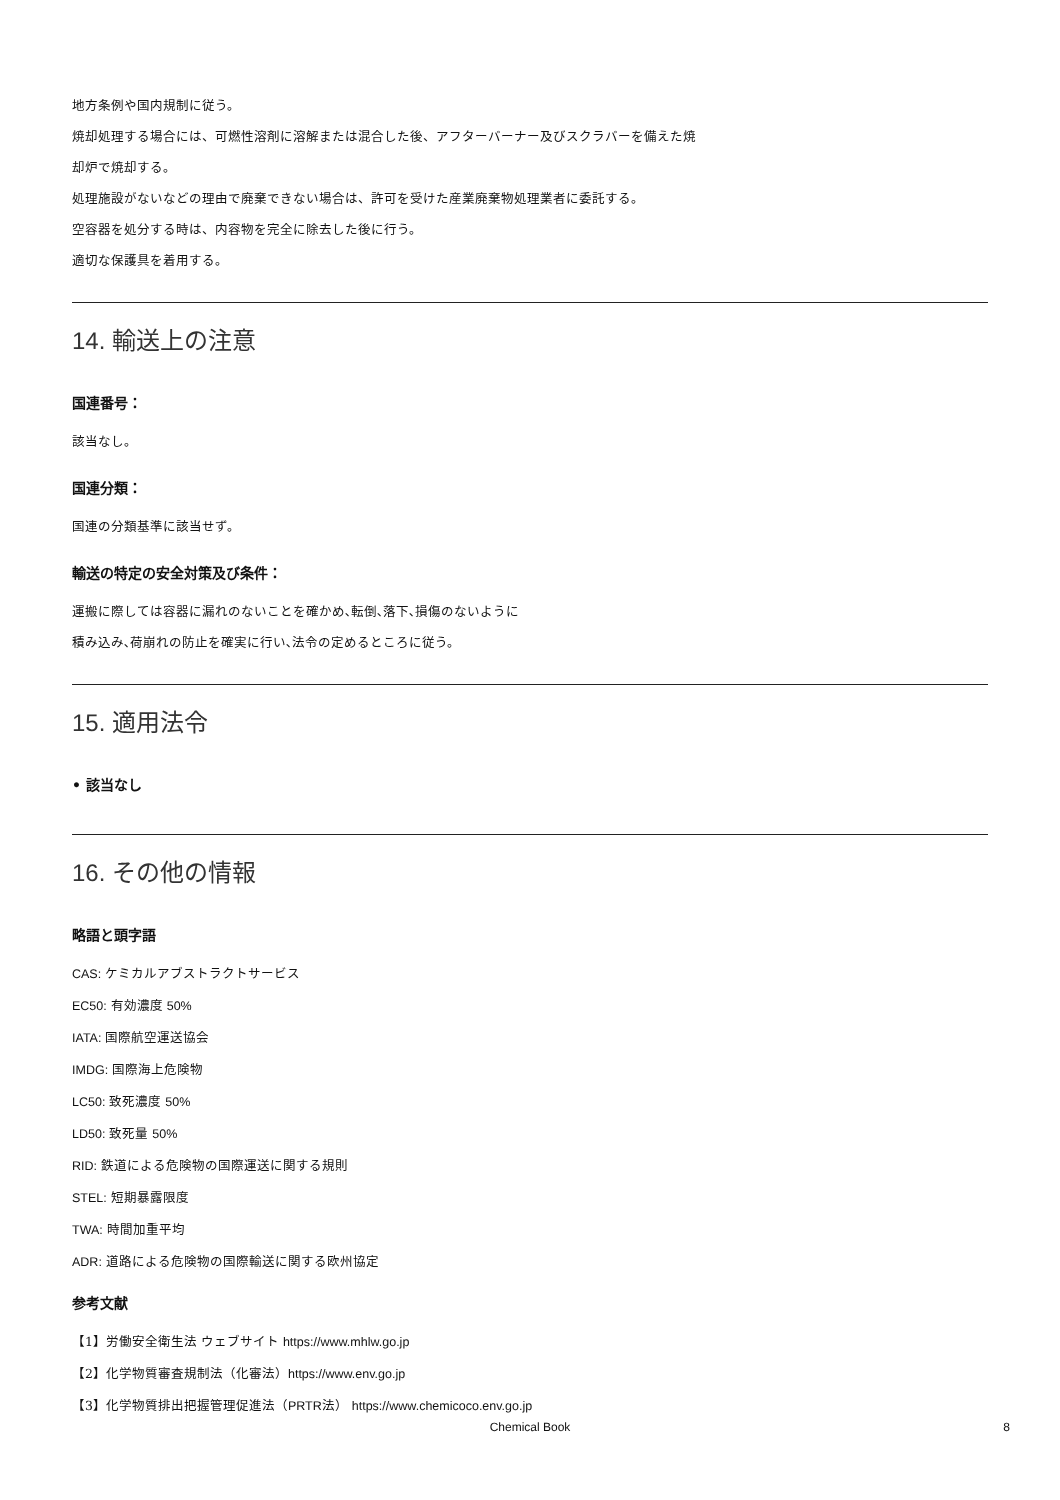地方条例や国内規制に従う。
焼却処理する場合には、可燃性溶剤に溶解または混合した後、アフターバーナー及びスクラバーを備えた焼
却炉で焼却する。
処理施設がないなどの理由で廃棄できない場合は、許可を受けた産業廃棄物処理業者に委託する。
空容器を処分する時は、内容物を完全に除去した後に行う。
適切な保護具を着用する。
14. 輸送上の注意
国連番号：
該当なし。
国連分類：
国連の分類基準に該当せず。
輸送の特定の安全対策及び条件：
運搬に際しては容器に漏れのないことを確かめ､転倒､落下､損傷のないように
積み込み､荷崩れの防止を確実に行い､法令の定めるところに従う。
15. 適用法令
• 該当なし
16. その他の情報
略語と頭字語
CAS: ケミカルアブストラクトサービス
EC50: 有効濃度 50%
IATA: 国際航空運送協会
IMDG: 国際海上危険物
LC50: 致死濃度 50%
LD50: 致死量 50%
RID: 鉄道による危険物の国際運送に関する規則
STEL: 短期暴露限度
TWA: 時間加重平均
ADR: 道路による危険物の国際輸送に関する欧州協定
参考文献
【1】労働安全衛生法 ウェブサイト https://www.mhlw.go.jp
【2】化学物質審査規制法（化審法）https://www.env.go.jp
【3】化学物質排出把握管理促進法（PRTR法） https://www.chemicoco.env.go.jp
Chemical Book 8